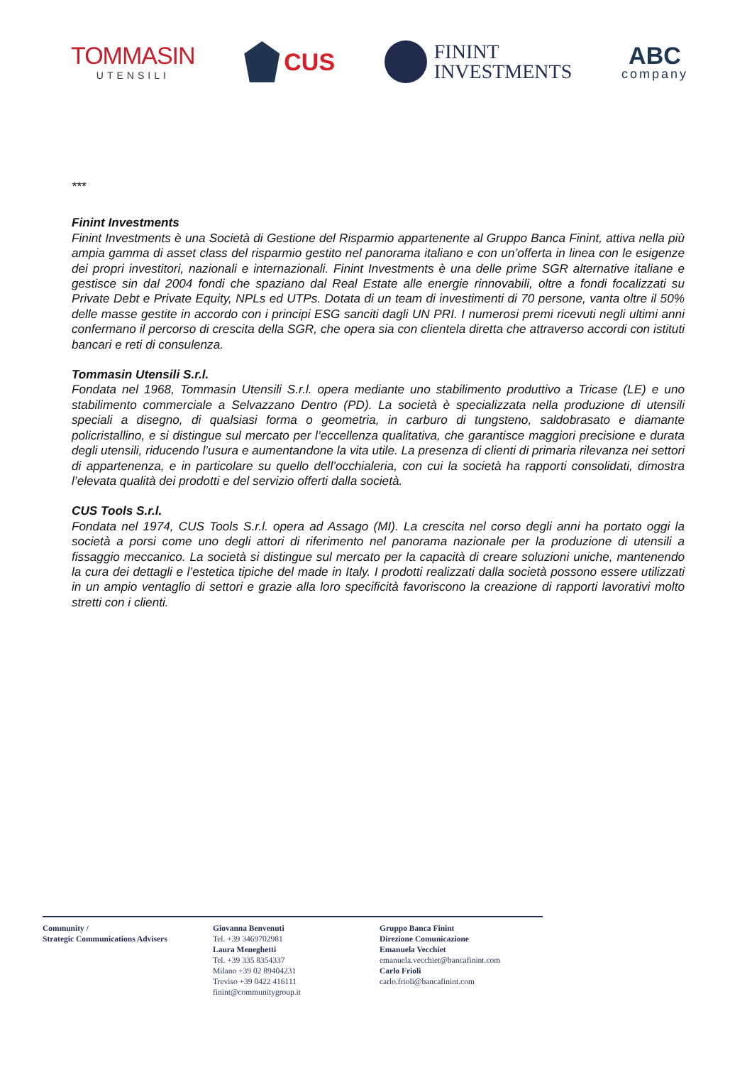TOMMASIN
UTENSILI
CUS
FININT
INVESTMENTS
ABC
company
***
Finint Investments
Finint Investments è una Società di Gestione del Risparmio appartenente al Gruppo Banca Finint, attiva nella più ampia gamma di asset class del risparmio gestito nel panorama italiano e con un’offerta in linea con le esigenze dei propri investitori, nazionali e internazionali. Finint Investments è una delle prime SGR alternative italiane e gestisce sin dal 2004 fondi che spaziano dal Real Estate alle energie rinnovabili, oltre a fondi focalizzati su Private Debt e Private Equity, NPLs ed UTPs. Dotata di un team di investimenti di 70 persone, vanta oltre il 50% delle masse gestite in accordo con i principi ESG sanciti dagli UN PRI. I numerosi premi ricevuti negli ultimi anni confermano il percorso di crescita della SGR, che opera sia con clientela diretta che attraverso accordi con istituti bancari e reti di consulenza.
Tommasin Utensili S.r.l.
Fondata nel 1968, Tommasin Utensili S.r.l. opera mediante uno stabilimento produttivo a Tricase (LE) e uno stabilimento commerciale a Selvazzano Dentro (PD). La società è specializzata nella produzione di utensili speciali a disegno, di qualsiasi forma o geometria, in carburo di tungsteno, saldobrasato e diamante policristallino, e si distingue sul mercato per l’eccellenza qualitativa, che garantisce maggiori precisione e durata degli utensili, riducendo l’usura e aumentandone la vita utile. La presenza di clienti di primaria rilevanza nei settori di appartenenza, e in particolare su quello dell’occhialeria, con cui la società ha rapporti consolidati, dimostra l’elevata qualità dei prodotti e del servizio offerti dalla società.
CUS Tools S.r.l.
Fondata nel 1974, CUS Tools S.r.l. opera ad Assago (MI). La crescita nel corso degli anni ha portato oggi la società a porsi come uno degli attori di riferimento nel panorama nazionale per la produzione di utensili a fissaggio meccanico. La società si distingue sul mercato per la capacità di creare soluzioni uniche, mantenendo la cura dei dettagli e l’estetica tipiche del made in Italy. I prodotti realizzati dalla società possono essere utilizzati in un ampio ventaglio di settori e grazie alla loro specificità favoriscono la creazione di rapporti lavorativi molto stretti con i clienti.
Community /
Strategic Communications Advisers
Giovanna Benvenuti
Tel. +39 3469702981
Laura Meneghetti
Tel. +39 335 8354337
Milano +39 02 89404231
Treviso +39 0422 416111
finint@communitygroup.it
Gruppo Banca Finint
Direzione Comunicazione
Emanuela Vecchiet
emanuela.vecchiet@bancafinint.com
Carlo Frioli
carlo.frioli@bancafinint.com